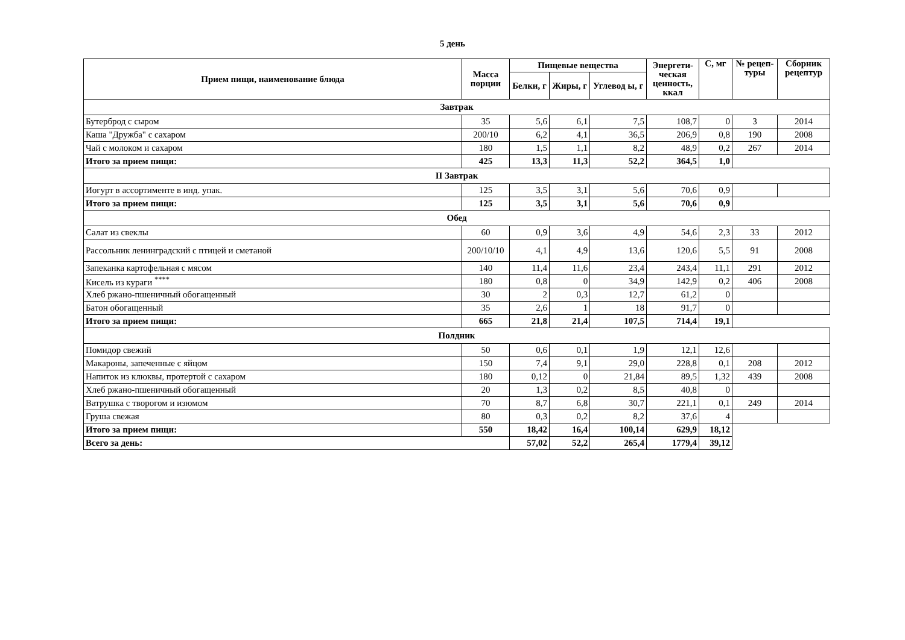5 день
| Прием пищи, наименование блюда | Масса порции | Пищевые вещества | | | Энергети-ческая ценность, ккал | С, мг | № рецеп-туры | Сборник рецептур |
| --- | --- | --- | --- | --- | --- | --- | --- | --- |
| | | Белки, г | Жиры, г | Углевод ы, г | | | | |
| Завтрак | | | | | | | | |
| Бутерброд с сыром | 35 | 5,6 | 6,1 | 7,5 | 108,7 | 0 | 3 | 2014 |
| Каша "Дружба" с сахаром | 200/10 | 6,2 | 4,1 | 36,5 | 206,9 | 0,8 | 190 | 2008 |
| Чай с молоком и сахаром | 180 | 1,5 | 1,1 | 8,2 | 48,9 | 0,2 | 267 | 2014 |
| Итого за прием пищи: | 425 | 13,3 | 11,3 | 52,2 | 364,5 | 1,0 | | |
| II Завтрак | | | | | | | | |
| Иогурт в ассортименте в инд. упак. | 125 | 3,5 | 3,1 | 5,6 | 70,6 | 0,9 | | |
| Итого за прием пищи: | 125 | 3,5 | 3,1 | 5,6 | 70,6 | 0,9 | | |
| Обед | | | | | | | | |
| Салат из свеклы | 60 | 0,9 | 3,6 | 4,9 | 54,6 | 2,3 | 33 | 2012 |
| Рассольник ленинградский с птицей и сметаной | 200/10/10 | 4,1 | 4,9 | 13,6 | 120,6 | 5,5 | 91 | 2008 |
| Запеканка картофельная с мясом | 140 | 11,4 | 11,6 | 23,4 | 243,4 | 11,1 | 291 | 2012 |
| Кисель из кураги <sup>****</sup> | 180 | 0,8 | 0 | 34,9 | 142,9 | 0,2 | 406 | 2008 |
| Хлеб ржано-пшеничный обогащенный | 30 | 2 | 0,3 | 12,7 | 61,2 | 0 | | |
| Батон обогащенный | 35 | 2,6 | 1 | 18 | 91,7 | 0 | | |
| Итого за прием пищи: | 665 | 21,8 | 21,4 | 107,5 | 714,4 | 19,1 | | |
| Полдник | | | | | | | | |
| Помидор свежий | 50 | 0,6 | 0,1 | 1,9 | 12,1 | 12,6 | | |
| Макароны, запеченные с яйцом | 150 | 7,4 | 9,1 | 29,0 | 228,8 | 0,1 | 208 | 2012 |
| Напиток из клюквы, протертой с сахаром | 180 | 0,12 | 0 | 21,84 | 89,5 | 1,32 | 439 | 2008 |
| Хлеб ржано-пшеничный обогащенный | 20 | 1,3 | 0,2 | 8,5 | 40,8 | 0 | | |
| Ватрушка с творогом и изюмом | 70 | 8,7 | 6,8 | 30,7 | 221,1 | 0,1 | 249 | 2014 |
| Груша свежая | 80 | 0,3 | 0,2 | 8,2 | 37,6 | 4 | | |
| Итого за прием пищи: | 550 | 18,42 | 16,4 | 100,14 | 629,9 | 18,12 | | |
| Всего за день: | | 57,02 | 52,2 | 265,4 | 1779,4 | 39,12 | | |